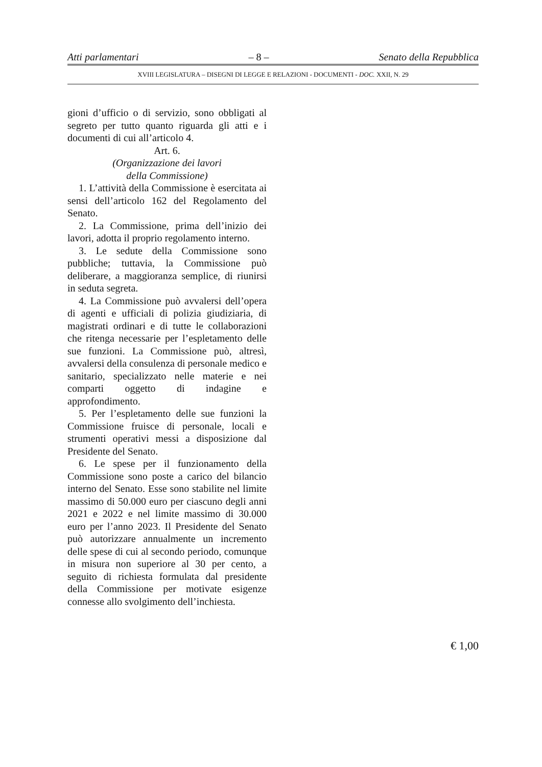Atti parlamentari – 8 – Senato della Repubblica
XVIII LEGISLATURA – DISEGNI DI LEGGE E RELAZIONI - DOCUMENTI - DOC. XXII, N. 29
gioni d’ufficio o di servizio, sono obbligati al segreto per tutto quanto riguarda gli atti e i documenti di cui all’articolo 4.
Art. 6.
(Organizzazione dei lavori
della Commissione)
1. L’attività della Commissione è esercitata ai sensi dell’articolo 162 del Regolamento del Senato.
2. La Commissione, prima dell’inizio dei lavori, adotta il proprio regolamento interno.
3. Le sedute della Commissione sono pubbliche; tuttavia, la Commissione può deliberare, a maggioranza semplice, di riunirsi in seduta segreta.
4. La Commissione può avvalersi dell’opera di agenti e ufficiali di polizia giudiziaria, di magistrati ordinari e di tutte le collaborazioni che ritenga necessarie per l’espletamento delle sue funzioni. La Commissione può, altresì, avvalersi della consulenza di personale medico e sanitario, specializzato nelle materie e nei comparti oggetto di indagine e approfondimento.
5. Per l’espletamento delle sue funzioni la Commissione fruisce di personale, locali e strumenti operativi messi a disposizione dal Presidente del Senato.
6. Le spese per il funzionamento della Commissione sono poste a carico del bilancio interno del Senato. Esse sono stabilite nel limite massimo di 50.000 euro per ciascuno degli anni 2021 e 2022 e nel limite massimo di 30.000 euro per l’anno 2023. Il Presidente del Senato può autorizzare annualmente un incremento delle spese di cui al secondo periodo, comunque in misura non superiore al 30 per cento, a seguito di richiesta formulata dal presidente della Commissione per motivate esigenze connesse allo svolgimento dell’inchiesta.
€ 1,00